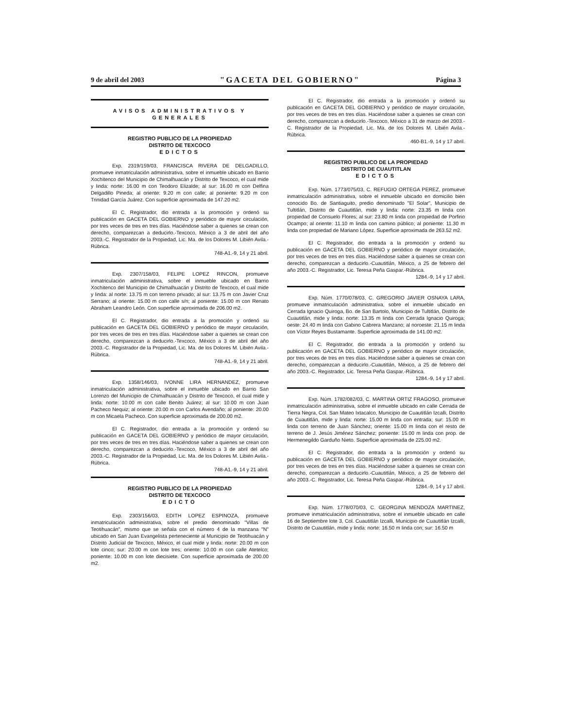9 de abril del 2003 "GACETA DEL GOBIERNO" Página 3
AVISOS ADMINISTRATIVOS Y GENERALES
REGISTRO PUBLICO DE LA PROPIEDAD
DISTRITO DE TEXCOCO
EDICTOS
Exp. 2319/159/03, FRANCISCA RIVERA DE DELGADILLO, promueve inmatriculación administrativa, sobre el inmueble ubicado en Barrio Xochitenco del Municipio de Chimalhuacán y Distrito de Texcoco, el cual mide y linda: norte: 16.00 m con Teodoro Elizalde; al sur: 16.00 m con Delfina Delgadillo Pineda; al oriente: 9.20 m con calle; al poniente: 9.20 m con Trinidad García Juárez. Con superficie aproximada de 147.20 m2.
El C. Registrador, dio entrada a la promoción y ordenó su publicación en GACETA DEL GOBIERNO y periódico de mayor circulación, por tres veces de tres en tres días. Haciéndose saber a quienes se crean con derecho, comparezcan a deducirlo.-Texcoco, México a 3 de abril del año 2003.-C. Registrador de la Propiedad, Lic. Ma. de los Dolores M. Libién Avila.-Rúbrica.
748-A1.-9, 14 y 21 abril.
Exp. 2307/158/03, FELIPE LOPEZ RINCON, promueve inmatriculación administrativa, sobre el inmueble ubicado en Barrio Xochitenco del Municipio de Chimalhuacán y Distrito de Texcoco, el cual mide y linda: al norte: 13.75 m con terreno privado; al sur: 13.75 m con Javier Cruz Serrano; al oriente: 15.00 m con calle s/n; al poniente: 15.00 m con Renato Abraham Leandro León. Con superficie aproximada de 206.00 m2.
El C. Registrador, dio entrada a la promoción y ordenó su publicación en GACETA DEL GOBIERNO y periódico de mayor circulación, por tres veces de tres en tres días. Haciéndose saber a quienes se crean con derecho, comparezcan a deducirlo.-Texcoco, México a 3 de abril del año 2003.-C. Registrador de la Propiedad, Lic. Ma. de los Dolores M. Libién Avila.-Rúbrica.
748-A1.-9, 14 y 21 abril.
Exp. 1358/146/03, IVONNE LIRA HERNANDEZ, promueve inmatriculación administrativa, sobre el inmueble ubicado en Barrio San Lorenzo del Municipio de Chimalhuacán y Distrito de Texcoco, el cual mide y linda: norte: 10.00 m con calle Benito Juárez; al sur: 10.00 m con Juan Pacheco Nequiz; al oriente: 20.00 m con Carlos Avendaño; al poniente: 20.00 m con Micaela Pacheco. Con superficie aproximada de 200.00 m2.
El C. Registrador, dio entrada a la promoción y ordenó su publicación en GACETA DEL GOBIERNO y periódico de mayor circulación, por tres veces de tres en tres días. Haciéndose saber a quienes se crean con derecho, comparezcan a deducirlo.-Texcoco, México a 3 de abril del año 2003.-C. Registrador de la Propiedad, Lic. Ma. de los Dolores M. Libién Avila.-Rúbrica.
748-A1.-9, 14 y 21 abril.
REGISTRO PUBLICO DE LA PROPIEDAD
DISTRITO DE TEXCOCO
EDICTO
Exp. 2303/156/03, EDITH LOPEZ ESPINOZA, promueve inmatriculación administrativa, sobre el predio denominado "Villas de Teotihuacán", mismo que se señala con el número 4 de la manzana "N" ubicado en San Juan Evangelista perteneciente al Municipio de Teotihuacán y Distrito Judicial de Texcoco, México, el cual mide y linda: norte: 20.00 m con lote cinco; sur: 20.00 m con lote tres; oriente: 10.00 m con calle Atetelco; poniente: 10.00 m con lote diecisiete. Con superficie aproximada de 200.00 m2.
El C. Registrador, dio entrada a la promoción y ordenó su publicación en GACETA DEL GOBIERNO y periódico de mayor circulación, por tres veces de tres en tres días. Haciéndose saber a quienes se crean con derecho, comparezcan a deducirlo.-Texcoco, México a 31 de marzo del 2003.-C. Registrador de la Propiedad, Lic. Ma. de los Dolores M. Libién Avila.-Rúbrica.
460-B1.-9, 14 y 17 abril.
REGISTRO PUBLICO DE LA PROPIEDAD
DISTRITO DE CUAUTITLAN
EDICTOS
Exp. Núm. 1773/075/03, C. REFUGIO ORTEGA PEREZ, promueve inmatriculación administrativa, sobre el inmueble ubicado en domicilio bien conocido Bo. de Santiaguito, predio denominado "El Solar", Municipio de Tultitlán, Distrito de Cuautitlán, mide y linda: norte: 23.35 m linda con propiedad de Consuelo Flores; al sur: 23.80 m linda con propiedad de Porfirio Ocampo; al oriente: 11.10 m linda con camino público; al poniente: 11.30 m linda con propiedad de Mariano López. Superficie aproximada de 263.52 m2.
El C. Registrador, dio entrada a la promoción y ordenó su publicación en GACETA DEL GOBIERNO y periódico de mayor circulación, por tres veces de tres en tres días. Haciéndose saber a quienes se crean con derecho, comparezcan a deducirlo.-Cuautitlán, México, a 25 de febrero del año 2003.-C. Registrador, Lic. Teresa Peña Gaspar.-Rúbrica.
1284.-9, 14 y 17 abril.
Exp. Núm. 1770/078/03, C. GREGORIO JAVIER OSNAYA LARA, promueve inmatriculación administrativa, sobre el inmueble ubicado en Cerrada Ignacio Quiroga, Bo. de San Bartolo, Municipio de Tultitlán, Distrito de Cuautitlán, mide y linda: norte: 13.35 m linda con Cerrada Ignacio Quiroga; oeste: 24.40 m linda con Gabino Cabrera Manzano; al noroeste: 21.15 m linda con Víctor Reyes Bustamante. Superficie aproximada de 141.00 m2.
El C. Registrador, dio entrada a la promoción y ordenó su publicación en GACETA DEL GOBIERNO y periódico de mayor circulación, por tres veces de tres en tres días. Haciéndose saber a quienes se crean con derecho, comparezcan a deducirlo.-Cuautitlán, México, a 25 de febrero del año 2003.-C. Registrador, Lic. Teresa Peña Gaspar.-Rúbrica.
1284.-9, 14 y 17 abril.
Exp. Núm. 1782/082/03, C. MARTINA ORTIZ FRAGOSO, promueve inmatriculación administrativa, sobre el inmueble ubicado en calle Cerrada de Tierra Negra, Col. San Mateo Ixtacalco, Municipio de Cuautitlán Izcalli, Distrito de Cuautitlán, mide y linda: norte: 15.00 m linda con entrada; sur: 15.00 m linda con terreno de Juan Sánchez; oriente: 15.00 m linda con el resto de terreno de J. Jesús Jiménez Sánchez; poniente: 15.00 m linda con prop. de Hermenegildo Garduño Nieto. Superficie aproximada de 225.00 m2.
El C. Registrador, dio entrada a la promoción y ordenó su publicación en GACETA DEL GOBIERNO y periódico de mayor circulación, por tres veces de tres en tres días. Haciéndose saber a quienes se crean con derecho, comparezcan a deducirlo.-Cuautitlán, México, a 25 de febrero del año 2003.-C. Registrador, Lic. Teresa Peña Gaspar.-Rúbrica.
1284.-9, 14 y 17 abril.
Exp. Núm. 1778/070/03, C. GEORGINA MENDOZA MARTINEZ, promueve inmatriculación administrativa, sobre el inmueble ubicado en calle 16 de Septiembre lote 3, Col. Cuautitlán Izcalli, Municipio de Cuautitlán Izcalli, Distrito de Cuautitlán, mide y linda: norte: 16.50 m linda con; sur: 16.50 m